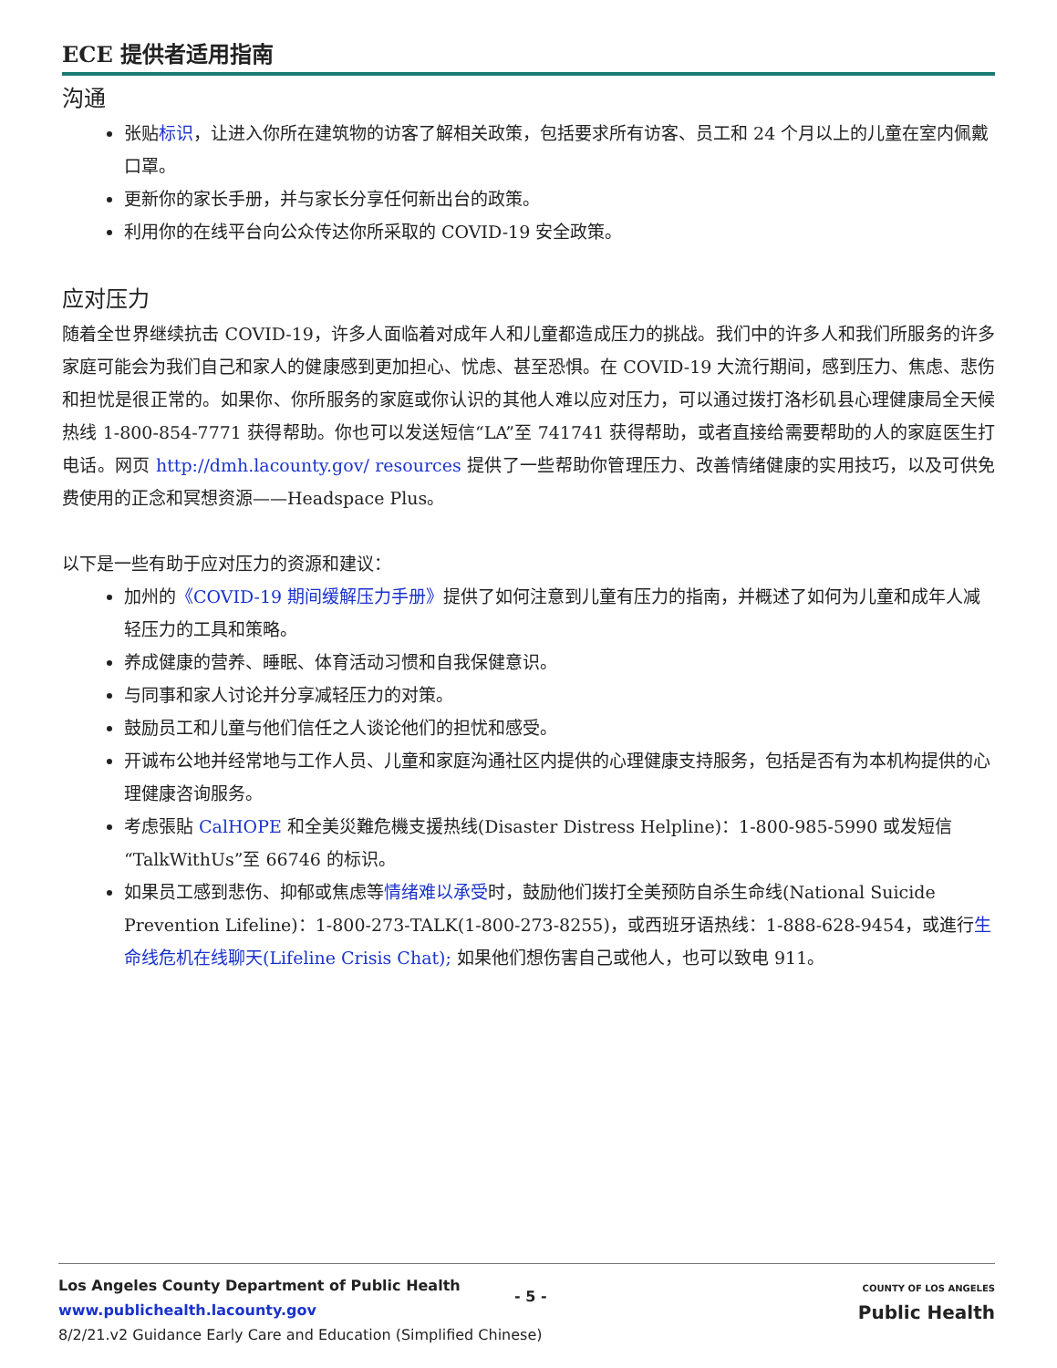ECE 提供者适用指南
沟通
张贴标识，让进入你所在建筑物的访客了解相关政策，包括要求所有访客、员工和 24 个月以上的儿童在室内佩戴口罩。
更新你的家长手册，并与家长分享任何新出台的政策。
利用你的在线平台向公众传达你所采取的 COVID-19 安全政策。
应对压力
随着全世界继续抗击 COVID-19，许多人面临着对成年人和儿童都造成压力的挑战。我们中的许多人和我们所服务的许多家庭可能会为我们自己和家人的健康感到更加担心、忧虑、甚至恐惧。在 COVID-19 大流行期间，感到压力、焦虑、悲伤和担忧是很正常的。如果你、你所服务的家庭或你认识的其他人难以应对压力，可以通过拨打洛杉矶县心理健康局全天候热线 1-800-854-7771 获得帮助。你也可以发送短信“LA”至 741741 获得帮助，或者直接给需要帮助的人的家庭医生打电话。网页 http://dmh.lacounty.gov/ resources 提供了一些帮助你管理压力、改善情绪健康的实用技巧，以及可供免费使用的正念和冥想资源——Headspace Plus。
以下是一些有助于应对压力的资源和建议：
加州的《COVID-19 期间缓解压力手册》提供了如何注意到儿童有压力的指南，并概述了如何为儿童和成年人减轻压力的工具和策略。
养成健康的营养、睡眠、体育活动习惯和自我保健意识。
与同事和家人讨论并分享减轻压力的对策。
鼓励员工和儿童与他们信任之人谈论他们的担忧和感受。
开诚布公地并经常地与工作人员、儿童和家庭沟通社区内提供的心理健康支持服务，包括是否有为本机构提供的心理健康咨询服务。
考虑張貼 CalHOPE 和全美災難危機支援热线(Disaster Distress Helpline)：1-800-985-5990 或发短信“TalkWithUs”至 66746 的标识。
如果员工感到悲伤、抑郁或焦虑等情绪难以承受时，鼓励他们拨打全美预防自杀生命线(National Suicide Prevention Lifeline)：1-800-273-TALK(1-800-273-8255)，或西班牙语热线：1-888-628-9454，或進行生命线危机在线聊天(Lifeline Crisis Chat); 如果他们想伤害自己或他人，也可以致电 911。
- 5 -
COUNTY OF LOS ANGELES
Public Health
Los Angeles County Department of Public Health
www.publichealth.lacounty.gov
8/2/21.v2 Guidance Early Care and Education (Simplified Chinese)